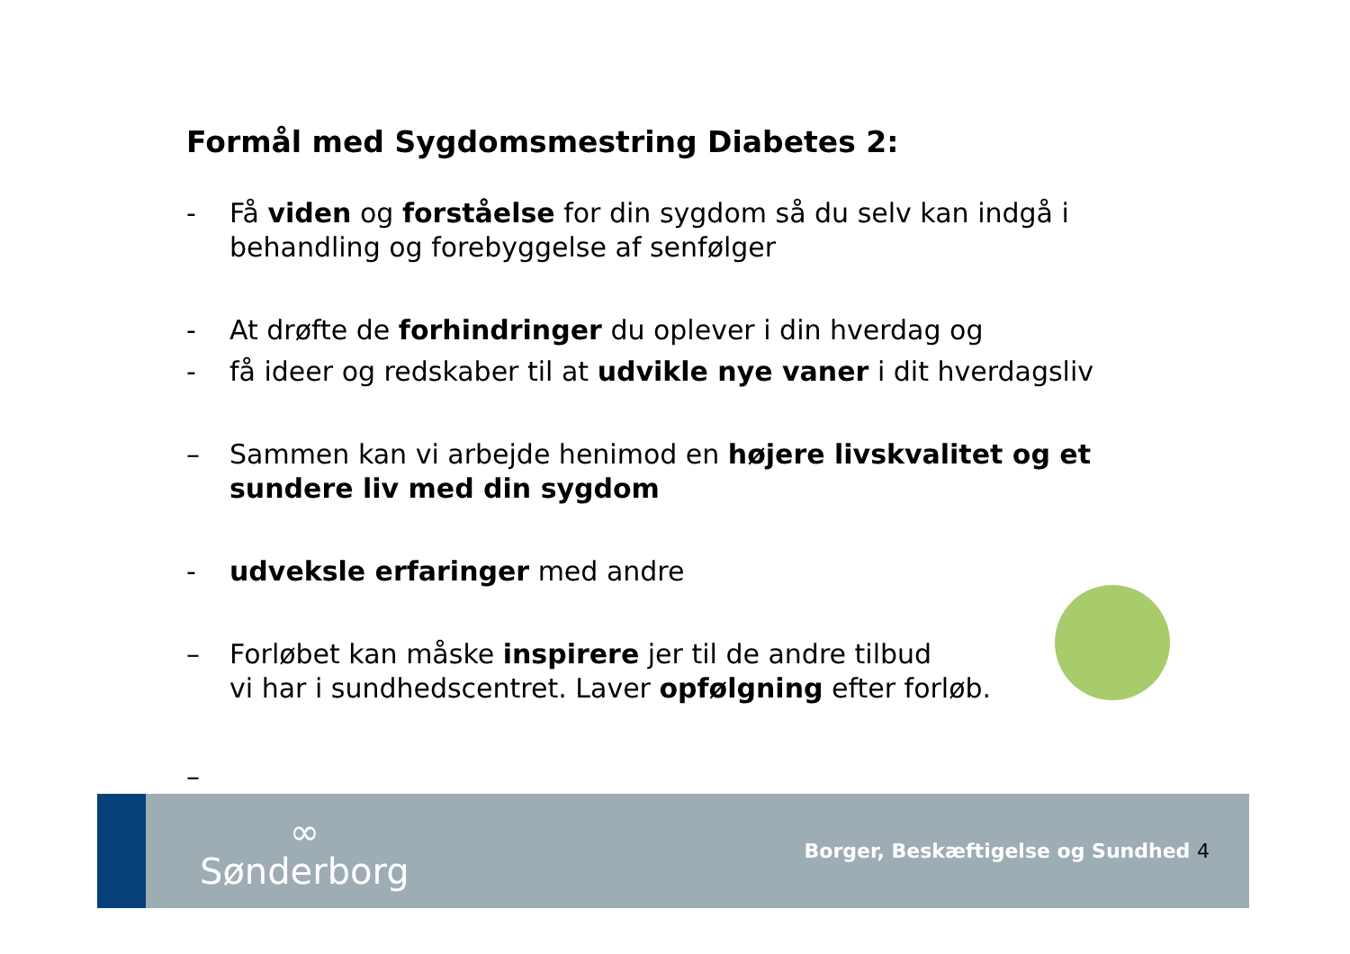Formål med Sygdomsmestring Diabetes 2:
- Få viden og forståelse for din sygdom så du selv kan indgå i behandling og forebyggelse af senfølger
- At drøfte de forhindringer du oplever i din hverdag og
- få ideer og redskaber til at udvikle nye vaner i dit hverdagsliv
– Sammen kan vi arbejde henimod en højere livskvalitet og et sundere liv med din sygdom
- udveksle erfaringer med andre
– Forløbet kan måske inspirere jer til de andre tilbud
vi har i sundhedscentret. Laver opfølgning efter forløb.
–
∞
Sønderborg
Borger, Beskæftigelse og Sundhed 4